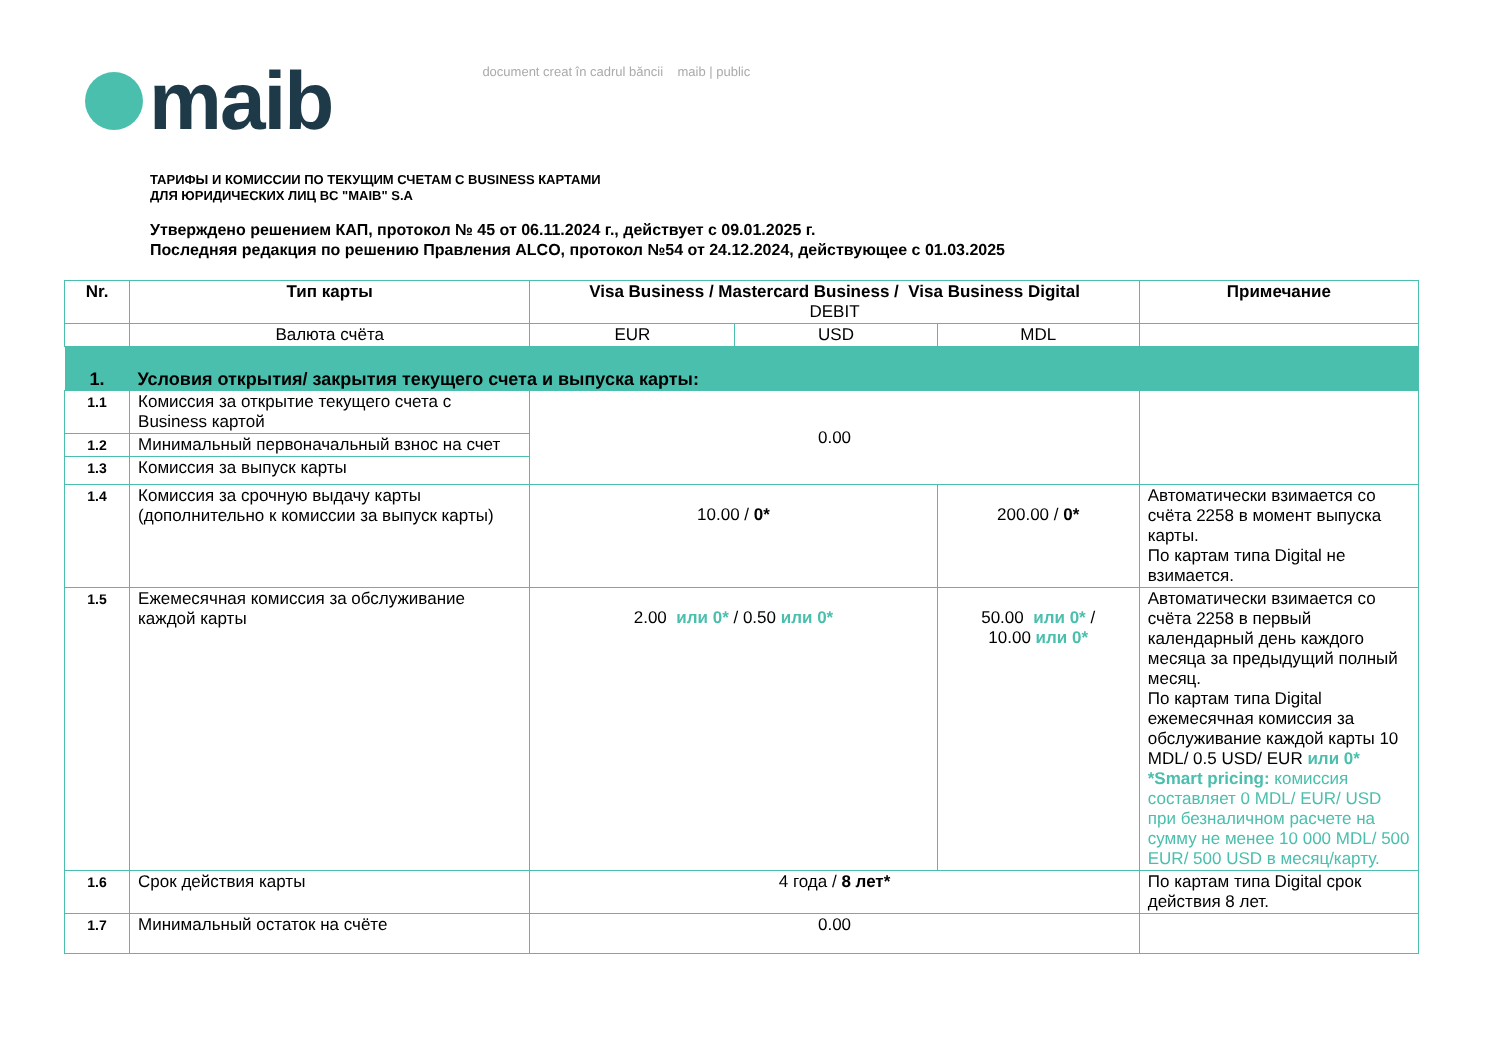maib
document creat în cadrul băncii maib | public
ТАРИФЫ И КОМИССИИ ПО ТЕКУЩИМ СЧЕТАМ С BUSINESS КАРТАМИ
ДЛЯ ЮРИДИЧЕСКИХ ЛИЦ BC "MAIB" S.A
Утверждено решением КАП, протокол № 45 от 06.11.2024 г., действует с 09.01.2025 г.
Последняя редакция по решению Правления ALCO, протокол №54 от 24.12.2024, действующее с 01.03.2025
| Nr. | Тип карты | Visa Business / Mastercard Business / Visa Business Digital DEBIT | | | Примечание |
| --- | --- | --- | --- | --- | --- |
| | Валюта счёта | EUR | USD | MDL | |
| 1. | Условия открытия/ закрытия текущего счета и выпуска карты: | | | | |
| 1.1 | Комиссия за открытие текущего счета с Business картой | 0.00 | | | |
| 1.2 | Минимальный первоначальный взнос на счет | | | | |
| 1.3 | Комиссия за выпуск карты | | | | |
| 1.4 | Комиссия за срочную выдачу карты (дополнительно к комиссии за выпуск карты) | 10.00 / 0* | | 200.00 / 0* | Автоматически взимается со счёта 2258 в момент выпуска карты. По картам типа Digital не взимается. |
| 1.5 | Ежемесячная комиссия за обслуживание каждой карты | 2.00 или 0* / 0.50 или 0* | | 50.00 или 0* / 10.00 или 0* | Автоматически взимается со счёта 2258 в первый календарный день каждого месяца за предыдущий полный месяц. По картам типа Digital ежемесячная комиссия за обслуживание каждой карты 10 MDL/ 0.5 USD/ EUR или 0* *Smart pricing: комиссия составляет 0 MDL/ EUR/ USD при безналичном расчете на сумму не менее 10 000 MDL/ 500 EUR/ 500 USD в месяц/карту. |
| 1.6 | Срок действия карты | 4 года / 8 лет* | | | По картам типа Digital срок действия 8 лет. |
| 1.7 | Минимальный остаток на счёте | 0.00 | | | |